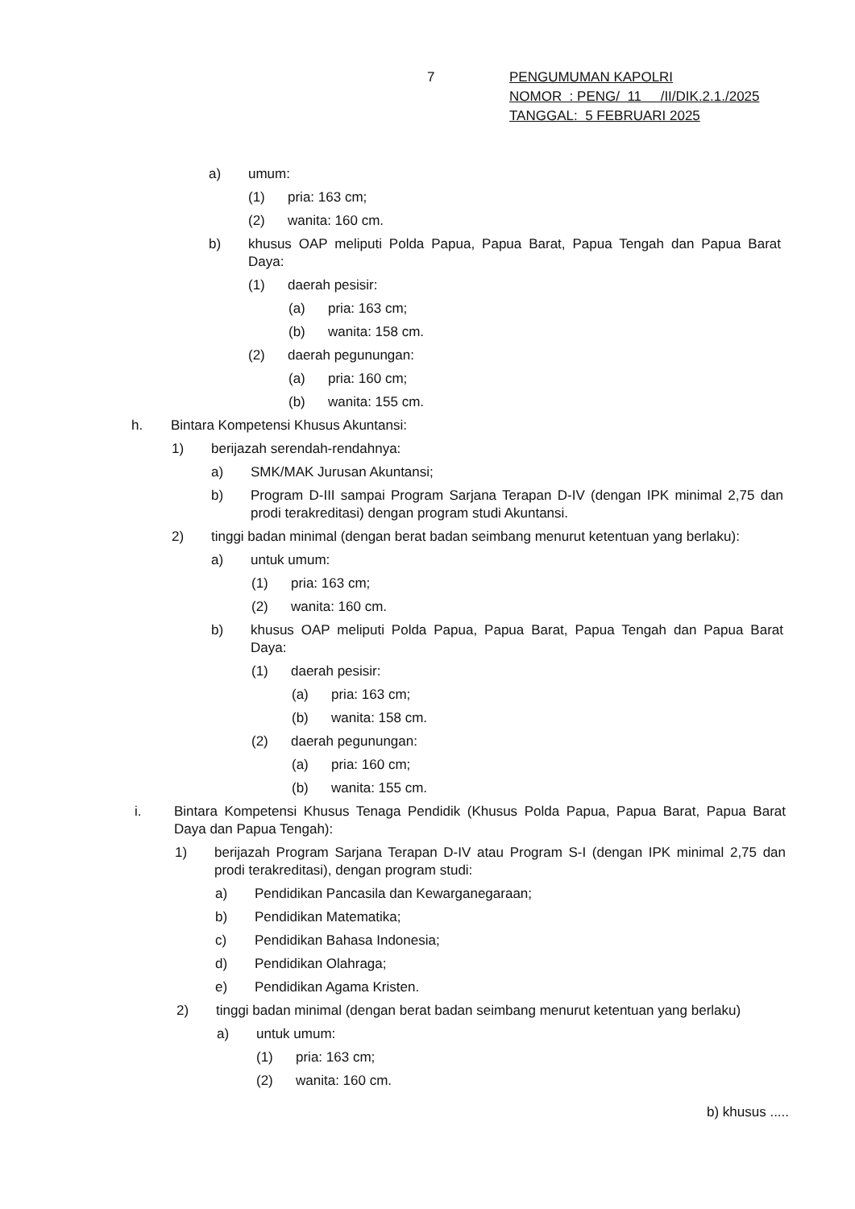7
PENGUMUMAN KAPOLRI
NOMOR : PENG/ 11 /II/DIK.2.1./2025
TANGGAL: 5 FEBRUARI 2025
a) umum:
(1) pria: 163 cm;
(2) wanita: 160 cm.
b) khusus OAP meliputi Polda Papua, Papua Barat, Papua Tengah dan Papua Barat Daya:
(1) daerah pesisir:
(a) pria: 163 cm;
(b) wanita: 158 cm.
(2) daerah pegunungan:
(a) pria: 160 cm;
(b) wanita: 155 cm.
h. Bintara Kompetensi Khusus Akuntansi:
1) berijazah serendah-rendahnya:
a) SMK/MAK Jurusan Akuntansi;
b) Program D-III sampai Program Sarjana Terapan D-IV (dengan IPK minimal 2,75 dan prodi terakreditasi) dengan program studi Akuntansi.
2) tinggi badan minimal (dengan berat badan seimbang menurut ketentuan yang berlaku):
a) untuk umum:
(1) pria: 163 cm;
(2) wanita: 160 cm.
b) khusus OAP meliputi Polda Papua, Papua Barat, Papua Tengah dan Papua Barat Daya:
(1) daerah pesisir:
(a) pria: 163 cm;
(b) wanita: 158 cm.
(2) daerah pegunungan:
(a) pria: 160 cm;
(b) wanita: 155 cm.
i. Bintara Kompetensi Khusus Tenaga Pendidik (Khusus Polda Papua, Papua Barat, Papua Barat Daya dan Papua Tengah):
1) berijazah Program Sarjana Terapan D-IV atau Program S-I (dengan IPK minimal 2,75 dan prodi terakreditasi), dengan program studi:
a) Pendidikan Pancasila dan Kewarganegaraan;
b) Pendidikan Matematika;
c) Pendidikan Bahasa Indonesia;
d) Pendidikan Olahraga;
e) Pendidikan Agama Kristen.
2) tinggi badan minimal (dengan berat badan seimbang menurut ketentuan yang berlaku)
a) untuk umum:
(1) pria: 163 cm;
(2) wanita: 160 cm.
b) khusus .....